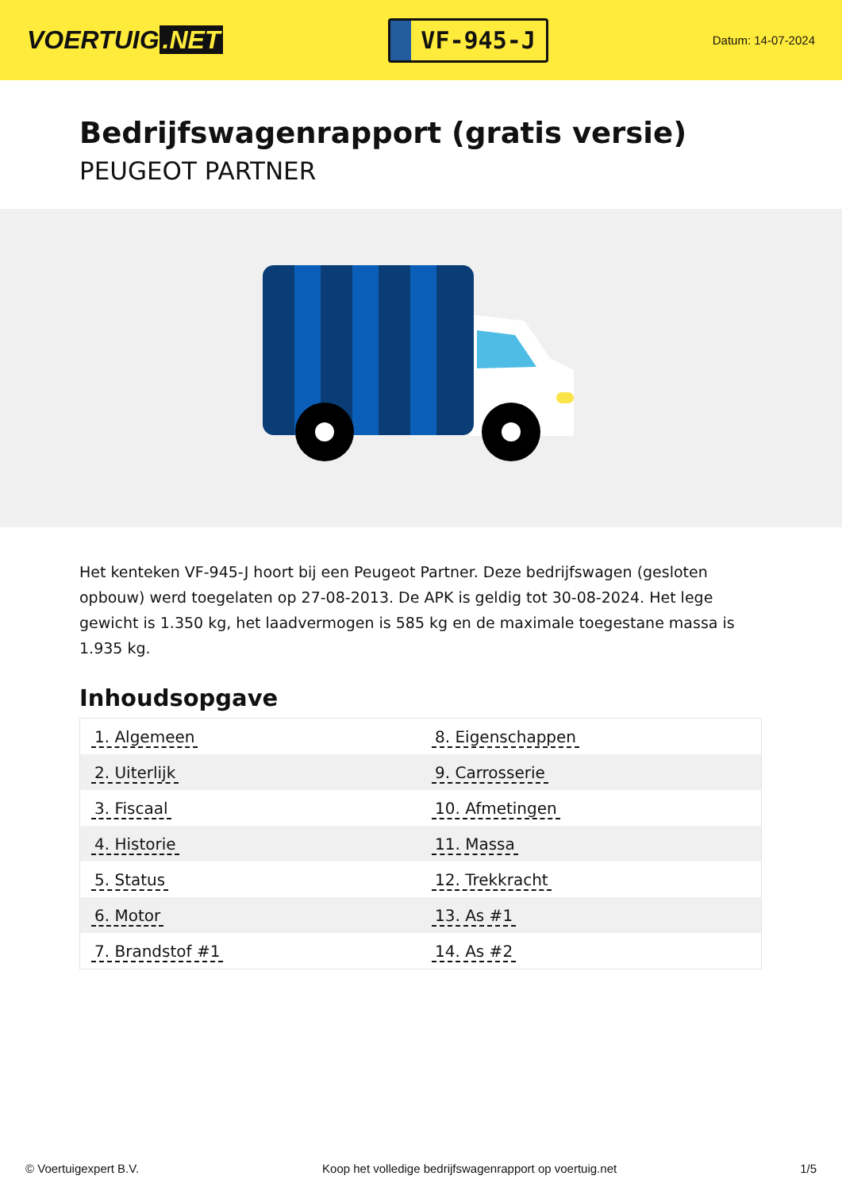VOERTUIG.NET
VF-945-J
Datum: 14-07-2024
Bedrijfswagenrapport (gratis versie)
PEUGEOT PARTNER
Het kenteken VF-945-J hoort bij een Peugeot Partner. Deze bedrijfswagen (gesloten opbouw) werd toegelaten op 27-08-2013. De APK is geldig tot 30-08-2024. Het lege gewicht is 1.350 kg, het laadvermogen is 585 kg en de maximale toegestane massa is 1.935 kg.
Inhoudsopgave
| 1. Algemeen | 8. Eigenschappen |
| 2. Uiterlijk | 9. Carrosserie |
| 3. Fiscaal | 10. Afmetingen |
| 4. Historie | 11. Massa |
| 5. Status | 12. Trekkracht |
| 6. Motor | 13. As #1 |
| 7. Brandstof #1 | 14. As #2 |
© Voertuigexpert B.V. Koop het volledige bedrijfswagenrapport op voertuig.net 1/5